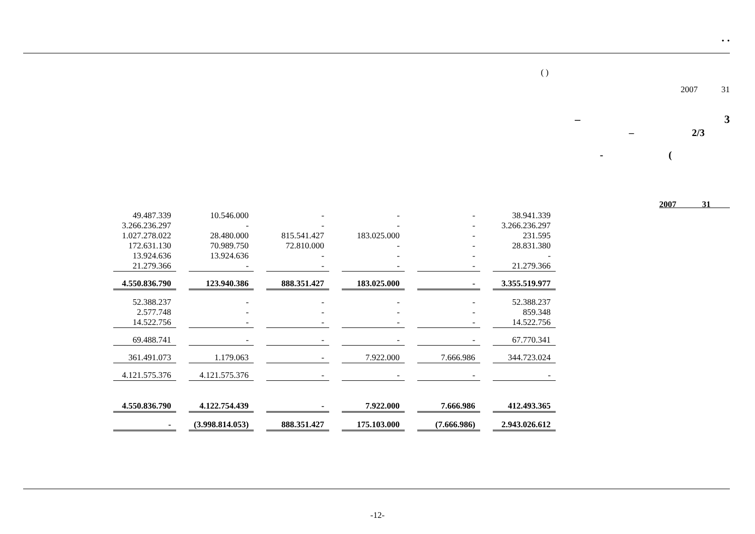. .
( )
2007 31
– 3
– 2/3
- (
2007 31
| 49.487.339 | 10.546.000 | - | - | - | 38.941.339 |
| 3.266.236.297 | - | - | - | - | 3.266.236.297 |
| 1.027.278.022 | 28.480.000 | 815.541.427 | 183.025.000 | - | 231.595 |
| 172.631.130 | 70.989.750 | 72.810.000 | - | - | 28.831.380 |
| 13.924.636 | 13.924.636 | - | - | - | - |
| 21.279.366 | - | - | - | - | 21.279.366 |
| 4.550.836.790 | 123.940.386 | 888.351.427 | 183.025.000 | - | 3.355.519.977 |
| 52.388.237 | - | - | - | - | 52.388.237 |
| 2.577.748 | - | - | - | - | 859.348 |
| 14.522.756 | - | - | - | - | 14.522.756 |
| 69.488.741 | - | - | - | - | 67.770.341 |
| 361.491.073 | 1.179.063 | - | 7.922.000 | 7.666.986 | 344.723.024 |
| 4.121.575.376 | 4.121.575.376 | - | - | - | - |
| 4.550.836.790 | 4.122.754.439 | - | 7.922.000 | 7.666.986 | 412.493.365 |
| - | (3.998.814.053) | 888.351.427 | 175.103.000 | (7.666.986) | 2.943.026.612 |
-12-